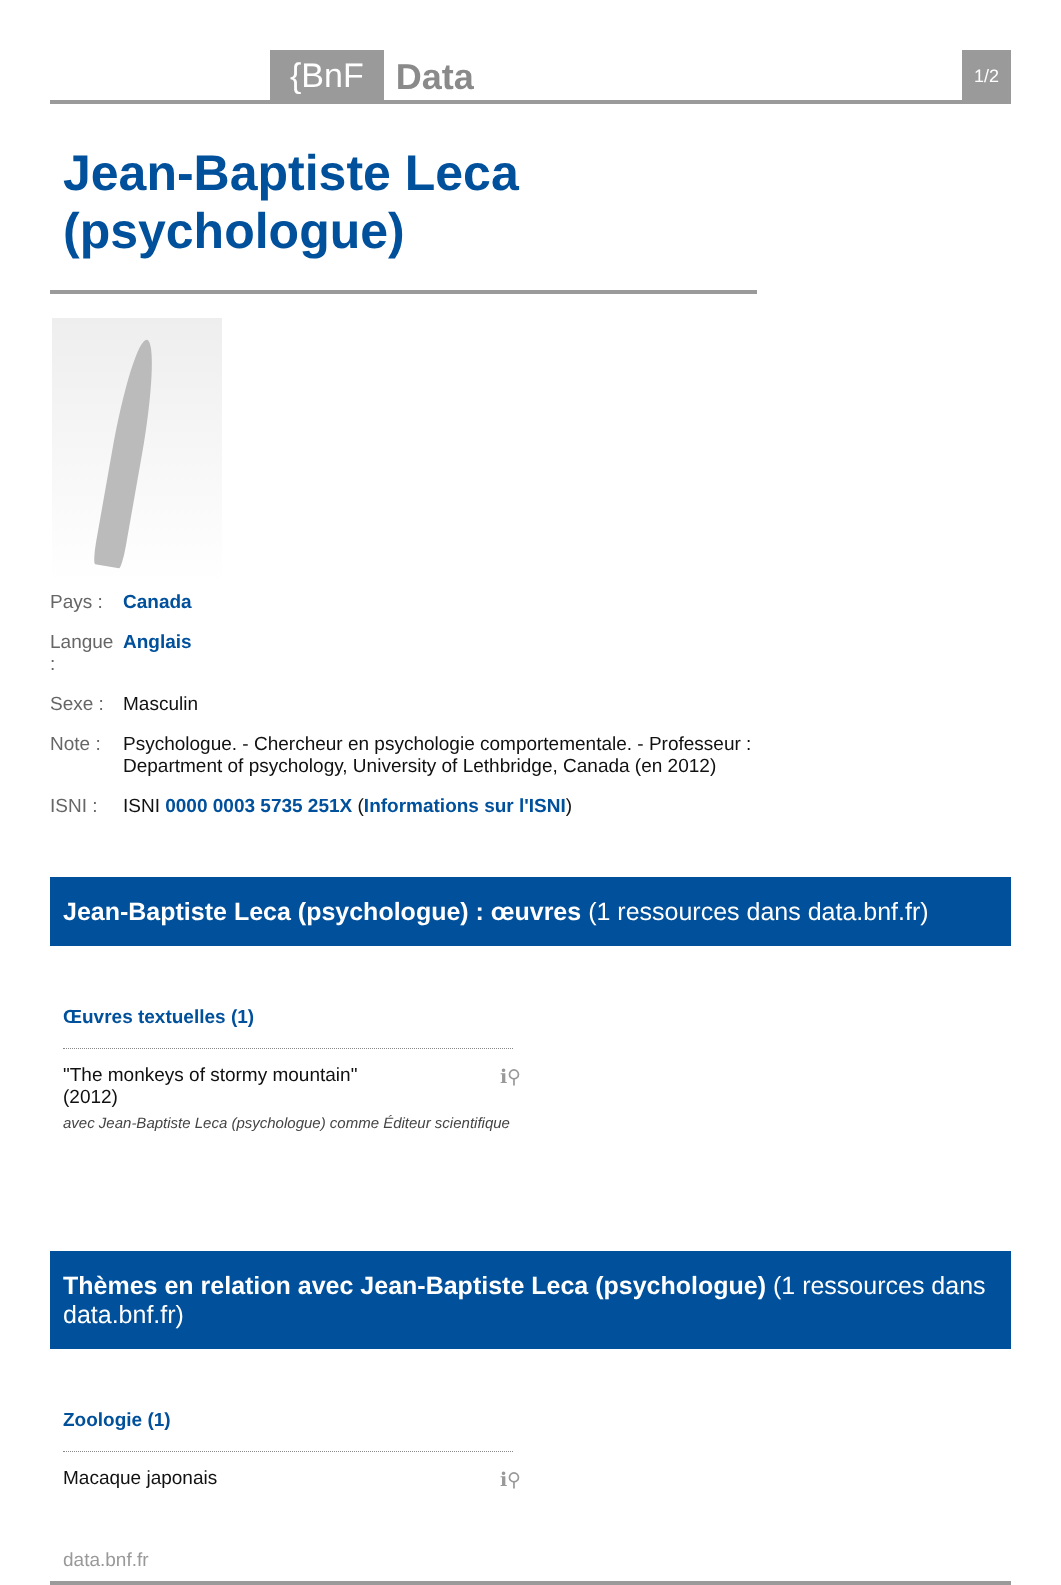{BnF Data 1/2
Jean-Baptiste Leca (psychologue)
Pays : Canada
Langue : Anglais
Sexe : Masculin
Note : Psychologue. - Chercheur en psychologie comportementale. - Professeur :
Department of psychology, University of Lethbridge, Canada (en 2012)
ISNI : ISNI 0000 0003 5735 251X (Informations sur l'ISNI)
Jean-Baptiste Leca (psychologue) : œuvres (1 ressources dans data.bnf.fr)
Œuvres textuelles (1)
"The monkeys of stormy mountain"
(2012)
avec Jean-Baptiste Leca (psychologue) comme Éditeur scientifique
ℹ⚲
Thèmes en relation avec Jean-Baptiste Leca (psychologue) (1 ressources dans data.bnf.fr)
Zoologie (1)
Macaque japonais ℹ⚲
data.bnf.fr